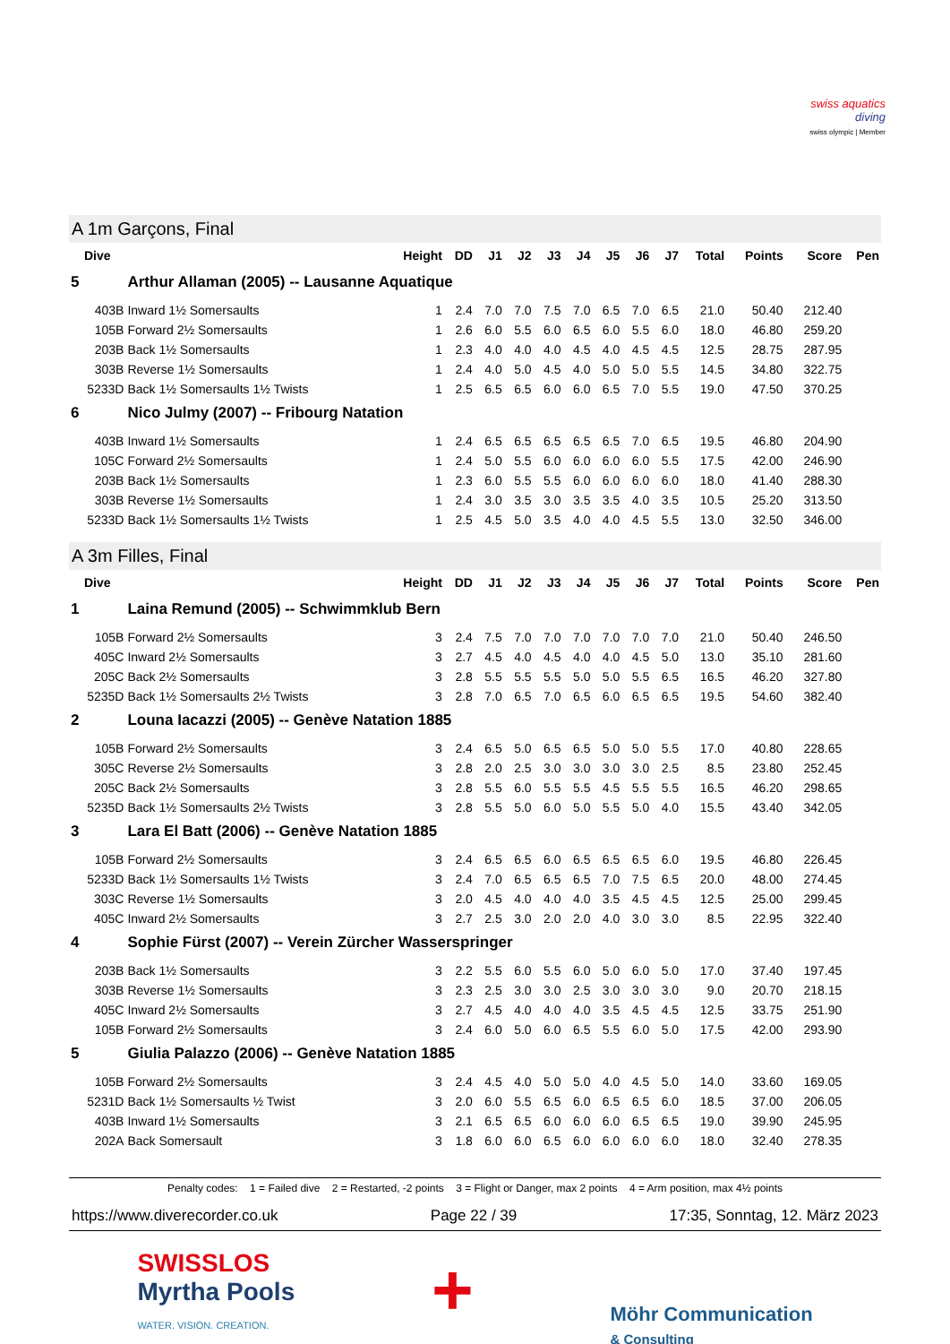swiss aquatics
diving
swiss olympic | Member
A 1m Garçons, Final
| Dive | | Height | DD | J1 | J2 | J3 | J4 | J5 | J6 | J7 | Total | Points | Score | Pen |
| --- | --- | --- | --- | --- | --- | --- | --- | --- | --- | --- | --- | --- | --- | --- |
| 5 | Arthur Allaman (2005) -- Lausanne Aquatique | | | | | | | | | | | | | |
| 403B | Inward 1½ Somersaults | 1 | 2.4 | 7.0 | 7.0 | 7.5 | 7.0 | 6.5 | 7.0 | 6.5 | 21.0 | 50.40 | 212.40 | |
| 105B | Forward 2½ Somersaults | 1 | 2.6 | 6.0 | 5.5 | 6.0 | 6.5 | 6.0 | 5.5 | 6.0 | 18.0 | 46.80 | 259.20 | |
| 203B | Back 1½ Somersaults | 1 | 2.3 | 4.0 | 4.0 | 4.0 | 4.5 | 4.0 | 4.5 | 4.5 | 12.5 | 28.75 | 287.95 | |
| 303B | Reverse 1½ Somersaults | 1 | 2.4 | 4.0 | 5.0 | 4.5 | 4.0 | 5.0 | 5.0 | 5.5 | 14.5 | 34.80 | 322.75 | |
| 5233D | Back 1½ Somersaults 1½ Twists | 1 | 2.5 | 6.5 | 6.5 | 6.0 | 6.0 | 6.5 | 7.0 | 5.5 | 19.0 | 47.50 | 370.25 | |
| 6 | Nico Julmy (2007) -- Fribourg Natation | | | | | | | | | | | | | |
| 403B | Inward 1½ Somersaults | 1 | 2.4 | 6.5 | 6.5 | 6.5 | 6.5 | 6.5 | 7.0 | 6.5 | 19.5 | 46.80 | 204.90 | |
| 105C | Forward 2½ Somersaults | 1 | 2.4 | 5.0 | 5.5 | 6.0 | 6.0 | 6.0 | 6.0 | 5.5 | 17.5 | 42.00 | 246.90 | |
| 203B | Back 1½ Somersaults | 1 | 2.3 | 6.0 | 5.5 | 5.5 | 6.0 | 6.0 | 6.0 | 6.0 | 18.0 | 41.40 | 288.30 | |
| 303B | Reverse 1½ Somersaults | 1 | 2.4 | 3.0 | 3.5 | 3.0 | 3.5 | 3.5 | 4.0 | 3.5 | 10.5 | 25.20 | 313.50 | |
| 5233D | Back 1½ Somersaults 1½ Twists | 1 | 2.5 | 4.5 | 5.0 | 3.5 | 4.0 | 4.0 | 4.5 | 5.5 | 13.0 | 32.50 | 346.00 | |
A 3m Filles, Final
| Dive | | Height | DD | J1 | J2 | J3 | J4 | J5 | J6 | J7 | Total | Points | Score | Pen |
| --- | --- | --- | --- | --- | --- | --- | --- | --- | --- | --- | --- | --- | --- | --- |
| 1 | Laina Remund (2005) -- Schwimmklub Bern | | | | | | | | | | | | | |
| 105B | Forward 2½ Somersaults | 3 | 2.4 | 7.5 | 7.0 | 7.0 | 7.0 | 7.0 | 7.0 | 7.0 | 21.0 | 50.40 | 246.50 | |
| 405C | Inward 2½ Somersaults | 3 | 2.7 | 4.5 | 4.0 | 4.5 | 4.0 | 4.0 | 4.5 | 5.0 | 13.0 | 35.10 | 281.60 | |
| 205C | Back 2½ Somersaults | 3 | 2.8 | 5.5 | 5.5 | 5.5 | 5.0 | 5.0 | 5.5 | 6.5 | 16.5 | 46.20 | 327.80 | |
| 5235D | Back 1½ Somersaults 2½ Twists | 3 | 2.8 | 7.0 | 6.5 | 7.0 | 6.5 | 6.0 | 6.5 | 6.5 | 19.5 | 54.60 | 382.40 | |
| 2 | Louna Iacazzi (2005) -- Genève Natation 1885 | | | | | | | | | | | | | |
| 105B | Forward 2½ Somersaults | 3 | 2.4 | 6.5 | 5.0 | 6.5 | 6.5 | 5.0 | 5.0 | 5.5 | 17.0 | 40.80 | 228.65 | |
| 305C | Reverse 2½ Somersaults | 3 | 2.8 | 2.0 | 2.5 | 3.0 | 3.0 | 3.0 | 3.0 | 2.5 | 8.5 | 23.80 | 252.45 | |
| 205C | Back 2½ Somersaults | 3 | 2.8 | 5.5 | 6.0 | 5.5 | 5.5 | 4.5 | 5.5 | 5.5 | 16.5 | 46.20 | 298.65 | |
| 5235D | Back 1½ Somersaults 2½ Twists | 3 | 2.8 | 5.5 | 5.0 | 6.0 | 5.0 | 5.5 | 5.0 | 4.0 | 15.5 | 43.40 | 342.05 | |
| 3 | Lara El Batt (2006) -- Genève Natation 1885 | | | | | | | | | | | | | |
| 105B | Forward 2½ Somersaults | 3 | 2.4 | 6.5 | 6.5 | 6.0 | 6.5 | 6.5 | 6.5 | 6.0 | 19.5 | 46.80 | 226.45 | |
| 5233D | Back 1½ Somersaults 1½ Twists | 3 | 2.4 | 7.0 | 6.5 | 6.5 | 6.5 | 7.0 | 7.5 | 6.5 | 20.0 | 48.00 | 274.45 | |
| 303C | Reverse 1½ Somersaults | 3 | 2.0 | 4.5 | 4.0 | 4.0 | 4.0 | 3.5 | 4.5 | 4.5 | 12.5 | 25.00 | 299.45 | |
| 405C | Inward 2½ Somersaults | 3 | 2.7 | 2.5 | 3.0 | 2.0 | 2.0 | 4.0 | 3.0 | 3.0 | 8.5 | 22.95 | 322.40 | |
| 4 | Sophie Fürst (2007) -- Verein Zürcher Wasserspringer | | | | | | | | | | | | | |
| 203B | Back 1½ Somersaults | 3 | 2.2 | 5.5 | 6.0 | 5.5 | 6.0 | 5.0 | 6.0 | 5.0 | 17.0 | 37.40 | 197.45 | |
| 303B | Reverse 1½ Somersaults | 3 | 2.3 | 2.5 | 3.0 | 3.0 | 2.5 | 3.0 | 3.0 | 3.0 | 9.0 | 20.70 | 218.15 | |
| 405C | Inward 2½ Somersaults | 3 | 2.7 | 4.5 | 4.0 | 4.0 | 4.0 | 3.5 | 4.5 | 4.5 | 12.5 | 33.75 | 251.90 | |
| 105B | Forward 2½ Somersaults | 3 | 2.4 | 6.0 | 5.0 | 6.0 | 6.5 | 5.5 | 6.0 | 5.0 | 17.5 | 42.00 | 293.90 | |
| 5 | Giulia Palazzo (2006) -- Genève Natation 1885 | | | | | | | | | | | | | |
| 105B | Forward 2½ Somersaults | 3 | 2.4 | 4.5 | 4.0 | 5.0 | 5.0 | 4.0 | 4.5 | 5.0 | 14.0 | 33.60 | 169.05 | |
| 5231D | Back 1½ Somersaults ½ Twist | 3 | 2.0 | 6.0 | 5.5 | 6.5 | 6.0 | 6.5 | 6.5 | 6.0 | 18.5 | 37.00 | 206.05 | |
| 403B | Inward 1½ Somersaults | 3 | 2.1 | 6.5 | 6.5 | 6.0 | 6.0 | 6.0 | 6.5 | 6.5 | 19.0 | 39.90 | 245.95 | |
| 202A | Back Somersault | 3 | 1.8 | 6.0 | 6.0 | 6.5 | 6.0 | 6.0 | 6.0 | 6.0 | 18.0 | 32.40 | 278.35 | |
Penalty codes: 1 = Failed dive 2 = Restarted, -2 points 3 = Flight or Danger, max 2 points 4 = Arm position, max 4½ points
https://www.diverecorder.co.uk Page 22 / 39 17:35, Sonntag, 12. März 2023
SWISSLOS
Myrtha Pools
WATER. VISION. CREATION.
+
Möhr Communication
& Consulting